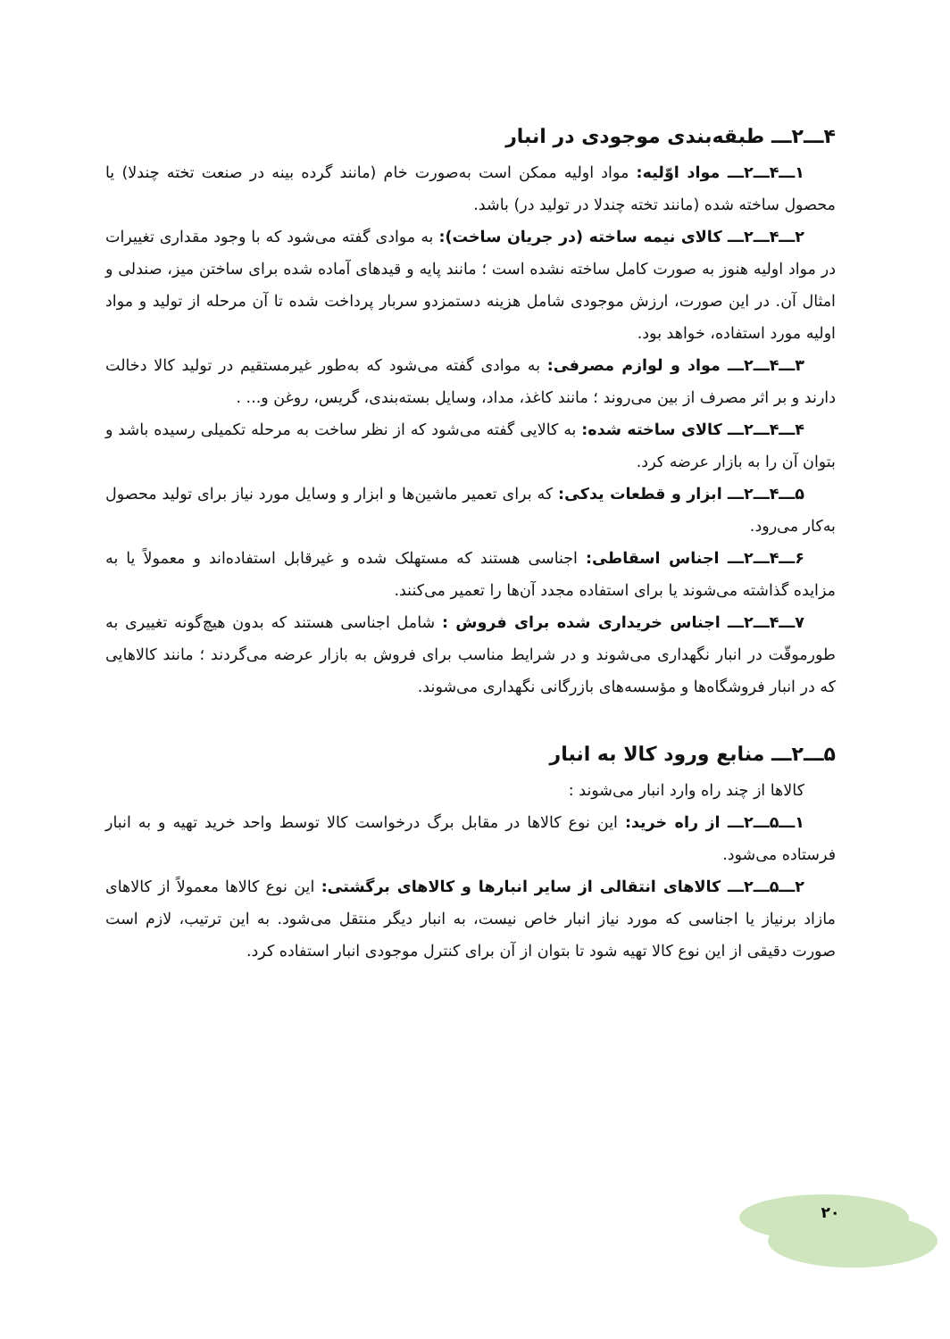۴ـــ۲ـــ طبقه‌بندی موجودی در انبار
۱ـــ۴ـــ۲ـــ مواد اوّلیه: مواد اولیه ممکن است به‌صورت خام (مانند گرده بینه در صنعت تخته چندلا) یا محصول ساخته شده (مانند تخته چندلا در تولید در) باشد.
۲ـــ۴ـــ۲ـــ کالای نیمه ساخته (در جریان ساخت): به موادی گفته می‌شود که با وجود مقداری تغییرات در مواد اولیه هنوز به صورت کامل ساخته نشده است ؛ مانند پایه و قیدهای آماده شده برای ساختن میز، صندلی و امثال آن. در این صورت، ارزش موجودی شامل هزینه دستمزدو سربار پرداخت شده تا آن مرحله از تولید و مواد اولیه مورد استفاده، خواهد بود.
۳ـــ۴ـــ۲ـــ مواد و لوازم مصرفی: به موادی گفته می‌شود که به‌طور غیرمستقیم در تولید کالا دخالت دارند و بر اثر مصرف از بین می‌روند ؛ مانند کاغذ، مداد، وسایل بسته‌بندی، گریس، روغن و... .
۴ـــ۴ـــ۲ـــ کالای ساخته شده: به کالایی گفته می‌شود که از نظر ساخت به مرحله تکمیلی رسیده باشد و بتوان آن را به بازار عرضه کرد.
۵ـــ۴ـــ۲ـــ ابزار و قطعات یدکی: که برای تعمیر ماشین‌ها و ابزار و وسایل مورد نیاز برای تولید محصول به‌کار می‌رود.
۶ـــ۴ـــ۲ـــ اجناس اسقاطی: اجناسی هستند که مستهلک شده و غیرقابل استفاده‌اند و معمولاً یا به مزایده گذاشته می‌شوند یا برای استفاده مجدد آن‌ها را تعمیر می‌کنند.
۷ـــ۴ـــ۲ـــ اجناس خریداری شده برای فروش : شامل اجناسی هستند که بدون هیچ‌گونه تغییری به طورموقّت در انبار نگهداری می‌شوند و در شرایط مناسب برای فروش به بازار عرضه می‌گردند ؛ مانند کالاهایی که در انبار فروشگاه‌ها و مؤسسه‌های بازرگانی نگهداری می‌شوند.
۵ـــ۲ـــ منابع ورود کالا به انبار
کالاها از چند راه وارد انبار می‌شوند :
۱ـــ۵ـــ۲ـــ از راه خرید: این نوع کالاها در مقابل برگ درخواست کالا توسط واحد خرید تهیه و به انبار فرستاده می‌شود.
۲ـــ۵ـــ۲ـــ کالاهای انتقالی از سایر انبارها و کالاهای برگشتی: این نوع کالاها معمولاً از کالاهای مازاد برنیاز یا اجناسی که مورد نیاز انبار خاص نیست، به انبار دیگر منتقل می‌شود. به این ترتیب، لازم است صورت دقیقی از این نوع کالا تهیه شود تا بتوان از آن برای کنترل موجودی انبار استفاده کرد.
۲۰